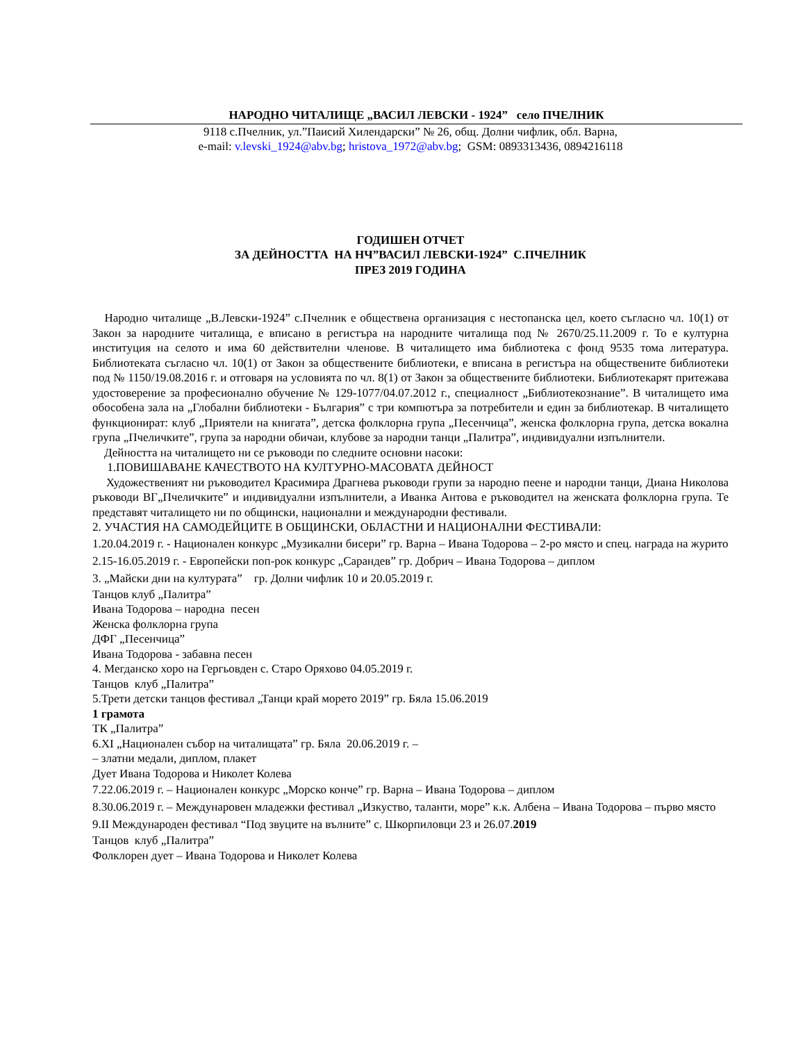НАРОДНО ЧИТАЛИЩЕ „ВАСИЛ ЛЕВСКИ - 1924” село ПЧЕЛНИК
9118 с.Пчелник, ул.”Паисий Хилендарски” № 26, общ. Долни чифлик, обл. Варна,
e-mail: v.levski_1924@abv.bg; hristova_1972@abv.bg; GSM: 0893313436, 0894216118
ГОДИШЕН ОТЧЕТ
ЗА ДЕЙНОСТТА НА НЧ”ВАСИЛ ЛЕВСКИ-1924” С.ПЧЕЛНИК
ПРЕЗ 2019 ГОДИНА
Народно читалище „В.Левски-1924” с.Пчелник е обществена организация с нестопанска цел, което съгласно чл. 10(1) от Закон за народните читалища, е вписано в регистъра на народните читалища под № 2670/25.11.2009 г. То е културна институция на селото и има 60 действителни членове. В читалището има библиотека с фонд 9535 тома литература. Библиотеката съгласно чл. 10(1) от Закон за обществените библиотеки, е вписана в регистъра на обществените библиотеки под № 1150/19.08.2016 г. и отговаря на условията по чл. 8(1) от Закон за обществените библиотеки. Библиотекарят притежава удостоверение за професионално обучение № 129-1077/04.07.2012 г., специалност „Библиотекознание”. В читалището има обособена зала на „Глобални библиотеки - България” с три компютъра за потребители и един за библиотекар. В читалището функционират: клуб „Приятели на книгата”, детска фолклорна група „Песенчица”, женска фолклорна група, детска вокална група „Пчеличките”, група за народни обичаи, клубове за народни танци „Палитра”, индивидуални изпълнители.
Дейността на читалището ни се ръководи по следните основни насоки:
1.ПОВИШАВАНЕ КАЧЕСТВОТО НА КУЛТУРНО-МАСОВАТА ДЕЙНОСТ
Художественият ни ръководител Красимира Драгнева ръководи групи за народно пеене и народни танци, Диана Николова ръководи ВГ„Пчеличките” и индивидуални изпълнители, а Иванка Антова е ръководител на женската фолклорна група. Те представят читалището ни по общински, национални и международни фестивали.
2. УЧАСТИЯ НА САМОДЕЙЦИТЕ В ОБЩИНСКИ, ОБЛАСТНИ И НАЦИОНАЛНИ ФЕСТИВАЛИ:
1.20.04.2019 г. - Национален конкурс „Музикални бисери” гр. Варна – Ивана Тодорова – 2-ро място и спец. награда на журито
2.15-16.05.2019 г. - Европейски поп-рок конкурс „Сарандев” гр. Добрич – Ивана Тодорова – диплом
3. „Майски дни на културата” гр. Долни чифлик 10 и 20.05.2019 г.
Танцов клуб „Палитра”
Ивана Тодорова – народна песен
Женска фолклорна група
ДФГ „Песенчица”
Ивана Тодорова - забавна песен
4. Мегданско хоро на Гергьовден с. Старо Оряхово 04.05.2019 г.
Танцов клуб „Палитра”
5.Трети детски танцов фестивал „Танци край морето 2019” гр. Бяла 15.06.2019
1 грамота
ТК „Палитра”
6.XI „Национален събор на читалищата” гр. Бяла 20.06.2019 г. –
– златни медали, диплом, плакет
Дует Ивана Тодорова и Николет Колева
7.22.06.2019 г. – Национален конкурс „Морско конче” гр. Варна – Ивана Тодорова – диплом
8.30.06.2019 г. – Междунаровен младежки фестивал „Изкуство, таланти, море” к.к. Албена – Ивана Тодорова – първо място
9.II Международен фестивал “Под звуците на вълните” с. Шкорпиловци 23 и 26.07.2019
Танцов клуб „Палитра”
Фолклорен дует – Ивана Тодорова и Николет Колева